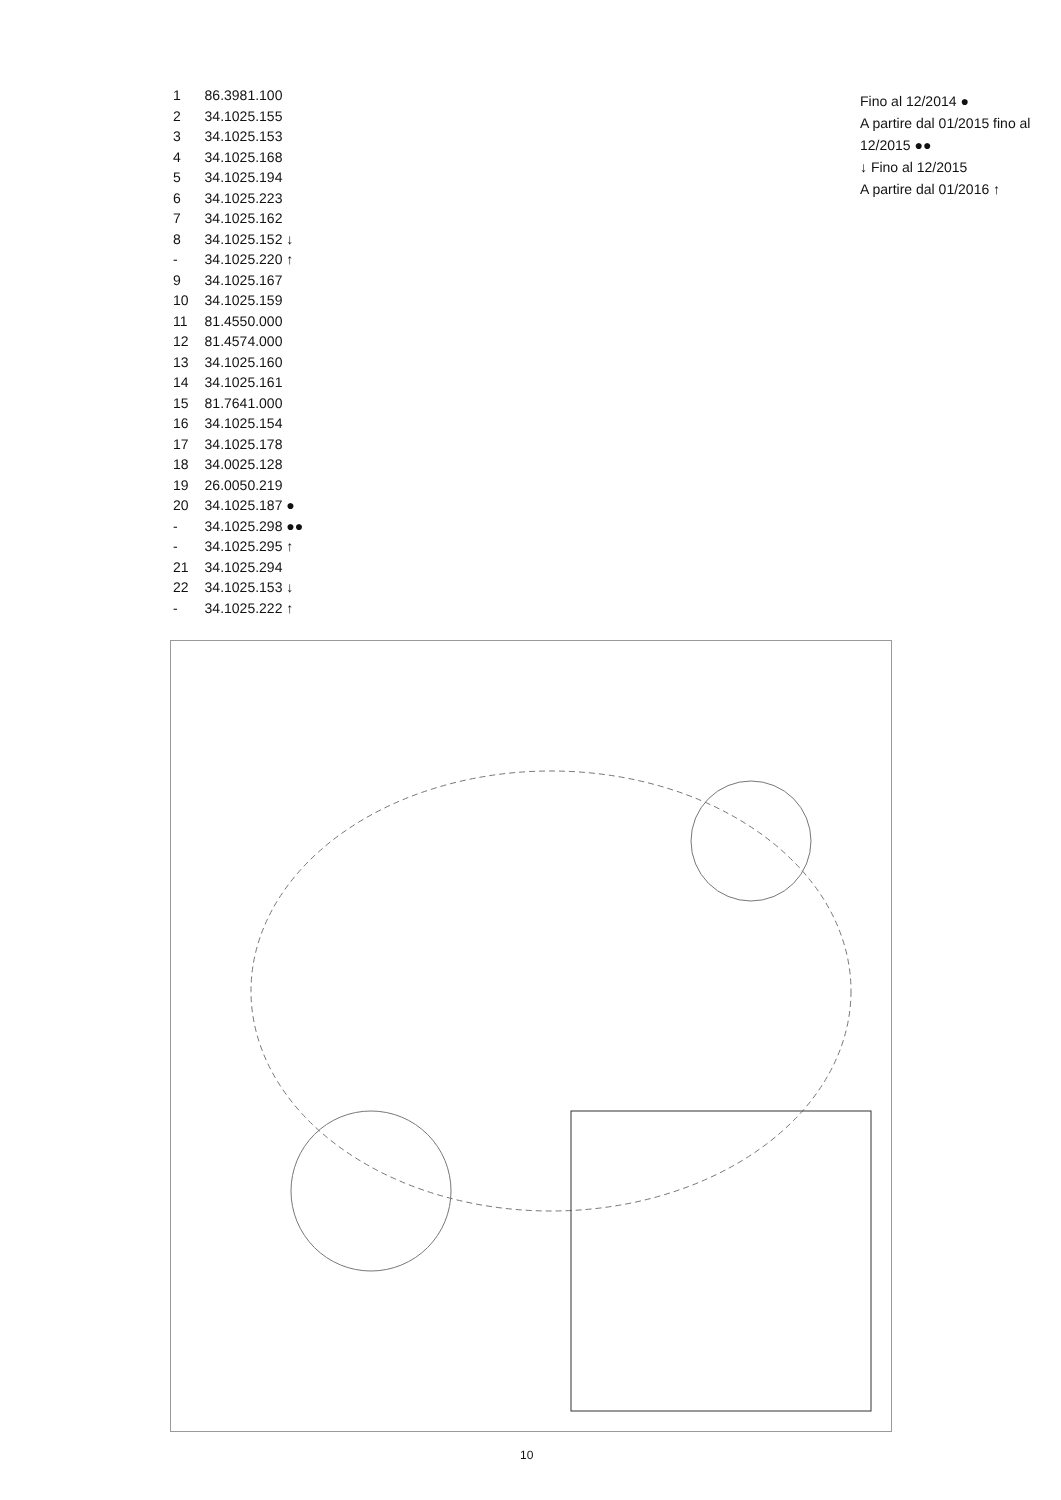| 1 | 86.3981.100 |
| 2 | 34.1025.155 |
| 3 | 34.1025.153 |
| 4 | 34.1025.168 |
| 5 | 34.1025.194 |
| 6 | 34.1025.223 |
| 7 | 34.1025.162 |
| 8 | 34.1025.152 ↓ |
| - | 34.1025.220 ↑ |
| 9 | 34.1025.167 |
| 10 | 34.1025.159 |
| 11 | 81.4550.000 |
| 12 | 81.4574.000 |
| 13 | 34.1025.160 |
| 14 | 34.1025.161 |
| 15 | 81.7641.000 |
| 16 | 34.1025.154 |
| 17 | 34.1025.178 |
| 18 | 34.0025.128 |
| 19 | 26.0050.219 |
| 20 | 34.1025.187 ● |
| - | 34.1025.298 ●● |
| - | 34.1025.295 ↑ |
| 21 | 34.1025.294 |
| 22 | 34.1025.153 ↓ |
| - | 34.1025.222 ↑ |
Fino al 12/2014 ●
A partire dal 01/2015 fino al 12/2015 ●●
↓ Fino al 12/2015
A partire dal 01/2016 ↑
10